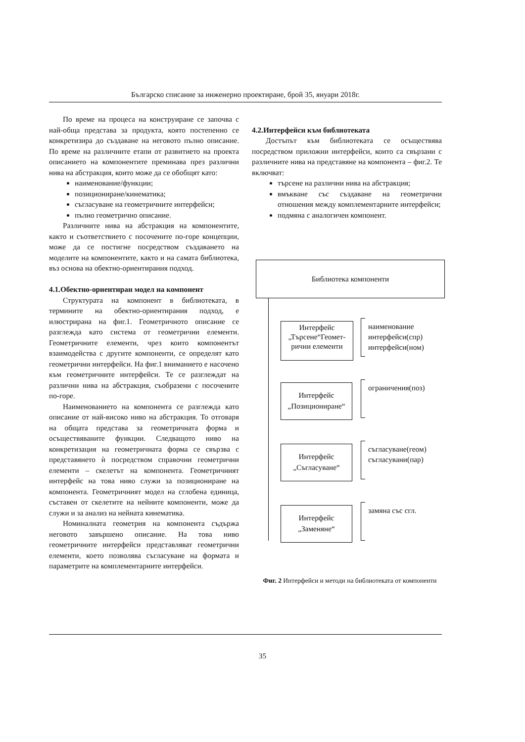Българско списание за инженерно проектиране, брой 35, януари 2018г.
По време на процеса на конструиране се започва с най-обща представа за продукта, която постепенно се конкретизира до създаване на неговото пълно описание. По време на различните етапи от развитието на проекта описанието на компонентите преминава през различни нива на абстракция, които може да се обобщят като:
наименование/функции;
позициониране/кинематика;
съгласуване на геометричните интерфейси;
пълно геометрично описание.
Различните нива на абстракция на компонентите, както и съответствието с посочените по-горе концепции, може да се постигне посредством създаването на моделите на компонентите, както и на самата библиотека, въз основа на обектно-ориентирания подход.
4.1.Обектно-ориентиран модел на компонент
Структурата на компонент в библиотеката, в термините на обектно-ориентирания подход, е илюстрирана на фиг.1. Геометричното описание се разглежда като система от геометрични елементи. Геометричните елементи, чрез които компонентът взаимодейства с другите компоненти, се определят като геометрични интерфейси. На фиг.1 вниманието е насочено към геометричните интерфейси. Те се разглеждат на различни нива на абстракция, съобразени с посочените по-горе.
Наименованието на компонента се разглежда като описание от най-високо ниво на абстракция. То отговаря на общата представа за геометричната форма и осъществяваните функции. Следващото ниво на конкретизация на геометричната форма се свързва с представянето ѝ посредством справочни геометрични елементи – скелетът на компонента. Геометричният интерфейс на това ниво служи за позициониране на компонента. Геометричният модел на сглобена единица, съставен от скелетите на нейните компоненти, може да служи и за анализ на нейната кинематика.
Номиналната геометрия на компонента съдържа неговото завършено описание. На това ниво геометричните интерфейси представляват геометрични елементи, което позволява съгласуване на формата и параметрите на комплементарните интерфейси.
4.2.Интерфейси към библиотеката
Достъпът към библиотеката се осъществява посредством приложни интерфейси, които са свързани с различните нива на представяне на компонента – фиг.2. Те включват:
търсене на различни нива на абстракция;
вмъкване със създаване на геометрични отношения между комплементарните интерфейси;
подмяна с аналогичен компонент.
Библиотека компоненти
Интерфейс „Търсене“Геомет-рични елементи
наименование
интерфейси(спр)
интерфейси(ном)
Интерфейс
„Позициониране“
ограничения(поз)
Интерфейс
„Съгласуване“
съгласуване(геом)
съгласувани(пар)
Интерфейс
„Заменяне“
замяна със сгл.
Фиг. 2 Интерфейси и методи на библиотеката от компоненти
35